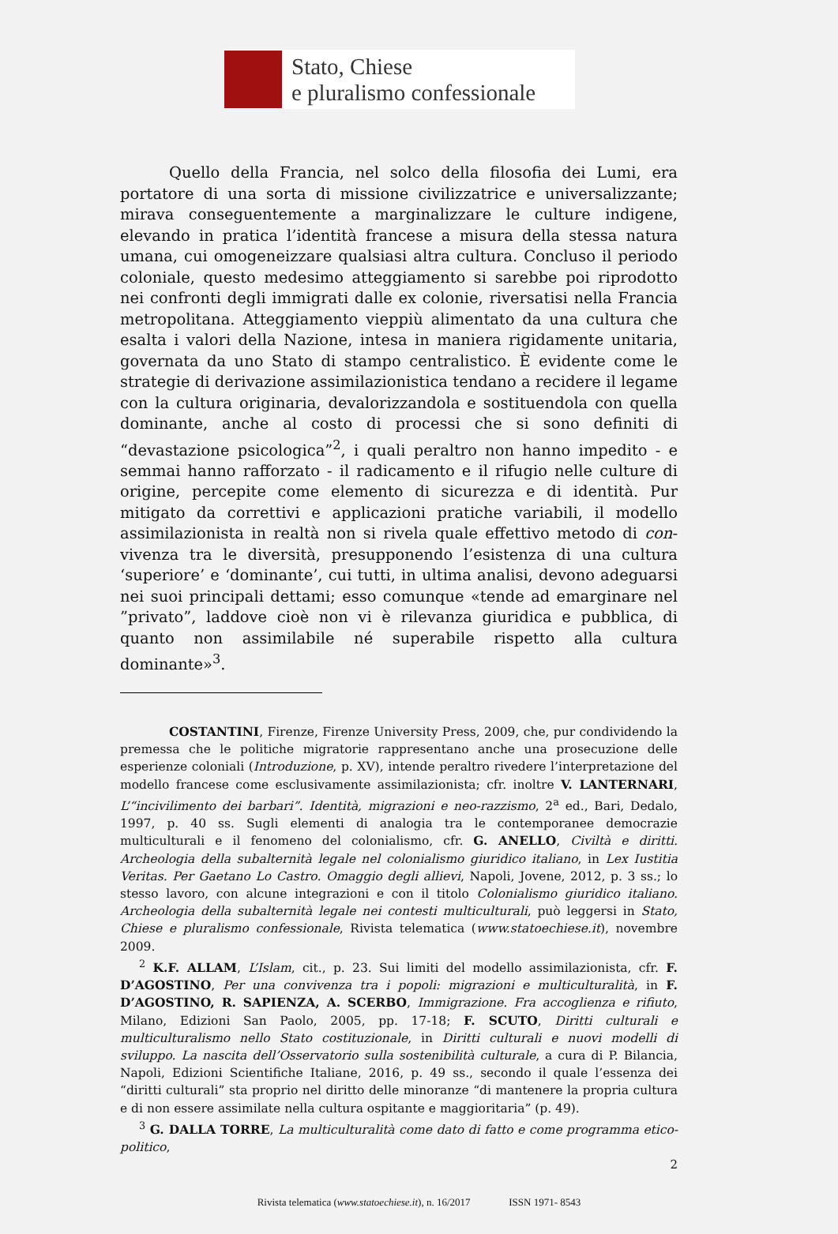Stato, Chiese
e pluralismo confessionale
Quello della Francia, nel solco della filosofia dei Lumi, era portatore di una sorta di missione civilizzatrice e universalizzante; mirava conseguentemente a marginalizzare le culture indigene, elevando in pratica l’identità francese a misura della stessa natura umana, cui omogeneizzare qualsiasi altra cultura. Concluso il periodo coloniale, questo medesimo atteggiamento si sarebbe poi riprodotto nei confronti degli immigrati dalle ex colonie, riversatisi nella Francia metropolitana. Atteggiamento vieppiù alimentato da una cultura che esalta i valori della Nazione, intesa in maniera rigidamente unitaria, governata da uno Stato di stampo centralistico. È evidente come le strategie di derivazione assimilazionistica tendano a recidere il legame con la cultura originaria, devalorizzandola e sostituendola con quella dominante, anche al costo di processi che si sono definiti di “devastazione psicologica”<sup>2</sup>, i quali peraltro non hanno impedito - e semmai hanno rafforzato - il radicamento e il rifugio nelle culture di origine, percepite come elemento di sicurezza e di identità. Pur mitigato da correttivi e applicazioni pratiche variabili, il modello assimilazionista in realtà non si rivela quale effettivo metodo di con-vivenza tra le diversità, presupponendo l’esistenza di una cultura ‘superiore’ e ‘dominante’, cui tutti, in ultima analisi, devono adeguarsi nei suoi principali dettami; esso comunque «tende ad emarginare nel ”privato”, laddove cioè non vi è rilevanza giuridica e pubblica, di quanto non assimilabile né superabile rispetto alla cultura dominante»<sup>3</sup>.
COSTANTINI, Firenze, Firenze University Press, 2009, che, pur condividendo la premessa che le politiche migratorie rappresentano anche una prosecuzione delle esperienze coloniali (Introduzione, p. XV), intende peraltro rivedere l’interpretazione del modello francese come esclusivamente assimilazionista; cfr. inoltre V. LANTERNARI, L’“incivilimento dei barbari”. Identità, migrazioni e neo-razzismo, 2<sup>a</sup> ed., Bari, Dedalo, 1997, p. 40 ss. Sugli elementi di analogia tra le contemporanee democrazie multiculturali e il fenomeno del colonialismo, cfr. G. ANELLO, Civiltà e diritti. Archeologia della subalternità legale nel colonialismo giuridico italiano, in Lex Iustitia Veritas. Per Gaetano Lo Castro. Omaggio degli allievi, Napoli, Jovene, 2012, p. 3 ss.; lo stesso lavoro, con alcune integrazioni e con il titolo Colonialismo giuridico italiano. Archeologia della subalternità legale nei contesti multiculturali, può leggersi in Stato, Chiese e pluralismo confessionale, Rivista telematica (www.statoechiese.it), novembre 2009.
<sup>2</sup> K.F. ALLAM, L’Islam, cit., p. 23. Sui limiti del modello assimilazionista, cfr. F. D’AGOSTINO, Per una convivenza tra i popoli: migrazioni e multiculturalità, in F. D’AGOSTINO, R. SAPIENZA, A. SCERBO, Immigrazione. Fra accoglienza e rifiuto, Milano, Edizioni San Paolo, 2005, pp. 17-18; F. SCUTO, Diritti culturali e multiculturalismo nello Stato costituzionale, in Diritti culturali e nuovi modelli di sviluppo. La nascita dell’Osservatorio sulla sostenibilità culturale, a cura di P. Bilancia, Napoli, Edizioni Scientifiche Italiane, 2016, p. 49 ss., secondo il quale l’essenza dei “diritti culturali” sta proprio nel diritto delle minoranze “di mantenere la propria cultura e di non essere assimilate nella cultura ospitante e maggioritaria” (p. 49).
<sup>3</sup> G. DALLA TORRE, La multiculturalità come dato di fatto e come programma etico-politico,
2
Rivista telematica (www.statoechiese.it), n. 16/2017 ISSN 1971- 8543